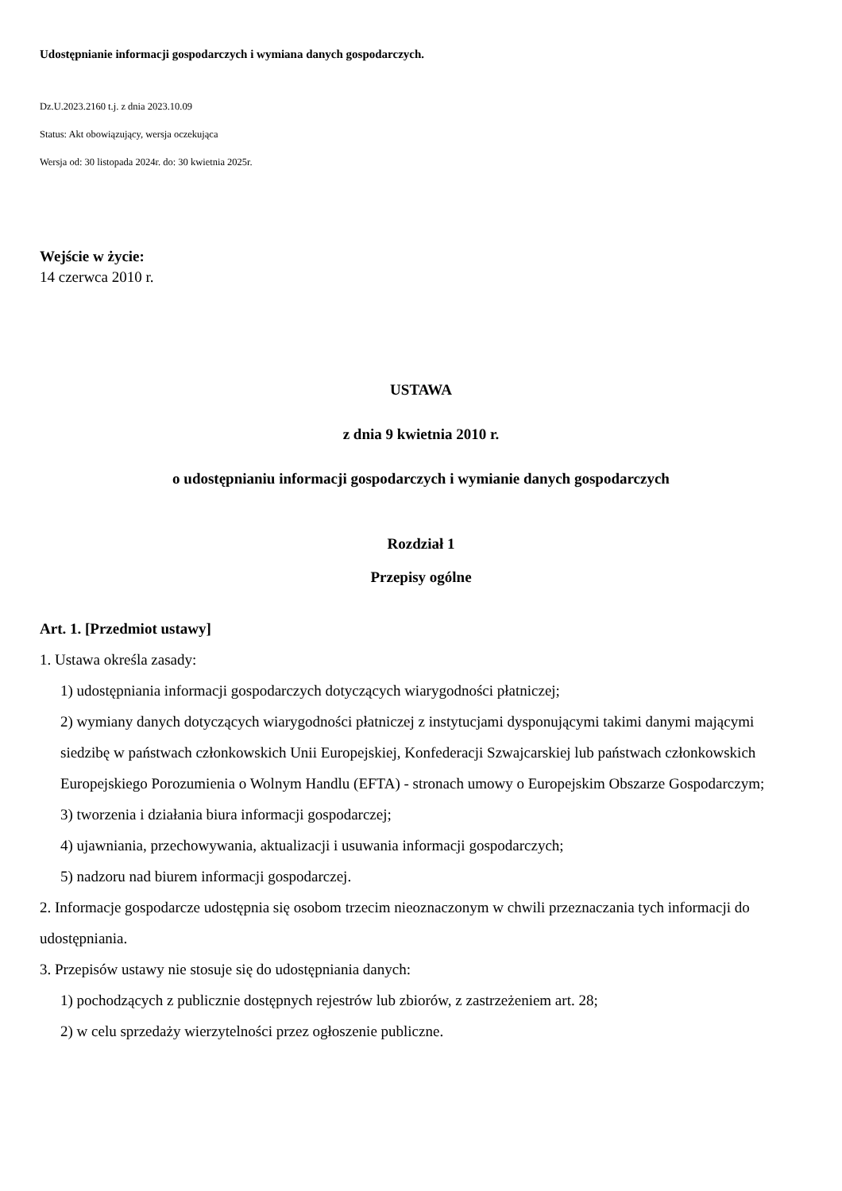Udostępnianie informacji gospodarczych i wymiana danych gospodarczych.
Dz.U.2023.2160 t.j. z dnia 2023.10.09
Status: Akt obowiązujący, wersja oczekująca
Wersja od: 30 listopada 2024r. do: 30 kwietnia 2025r.
Wejście w życie:
14 czerwca 2010 r.
USTAWA
z dnia 9 kwietnia 2010 r.
o udostępnianiu informacji gospodarczych i wymianie danych gospodarczych
Rozdział 1
Przepisy ogólne
Art. 1. [Przedmiot ustawy]
1. Ustawa określa zasady:
1) udostępniania informacji gospodarczych dotyczących wiarygodności płatniczej;
2) wymiany danych dotyczących wiarygodności płatniczej z instytucjami dysponującymi takimi danymi mającymi siedzibę w państwach członkowskich Unii Europejskiej, Konfederacji Szwajcarskiej lub państwach członkowskich Europejskiego Porozumienia o Wolnym Handlu (EFTA) - stronach umowy o Europejskim Obszarze Gospodarczym;
3) tworzenia i działania biura informacji gospodarczej;
4) ujawniania, przechowywania, aktualizacji i usuwania informacji gospodarczych;
5) nadzoru nad biurem informacji gospodarczej.
2. Informacje gospodarcze udostępnia się osobom trzecim nieoznaczonym w chwili przeznaczania tych informacji do udostępniania.
3. Przepisów ustawy nie stosuje się do udostępniania danych:
1) pochodzących z publicznie dostępnych rejestrów lub zbiorów, z zastrzeżeniem art. 28;
2) w celu sprzedaży wierzytelności przez ogłoszenie publiczne.